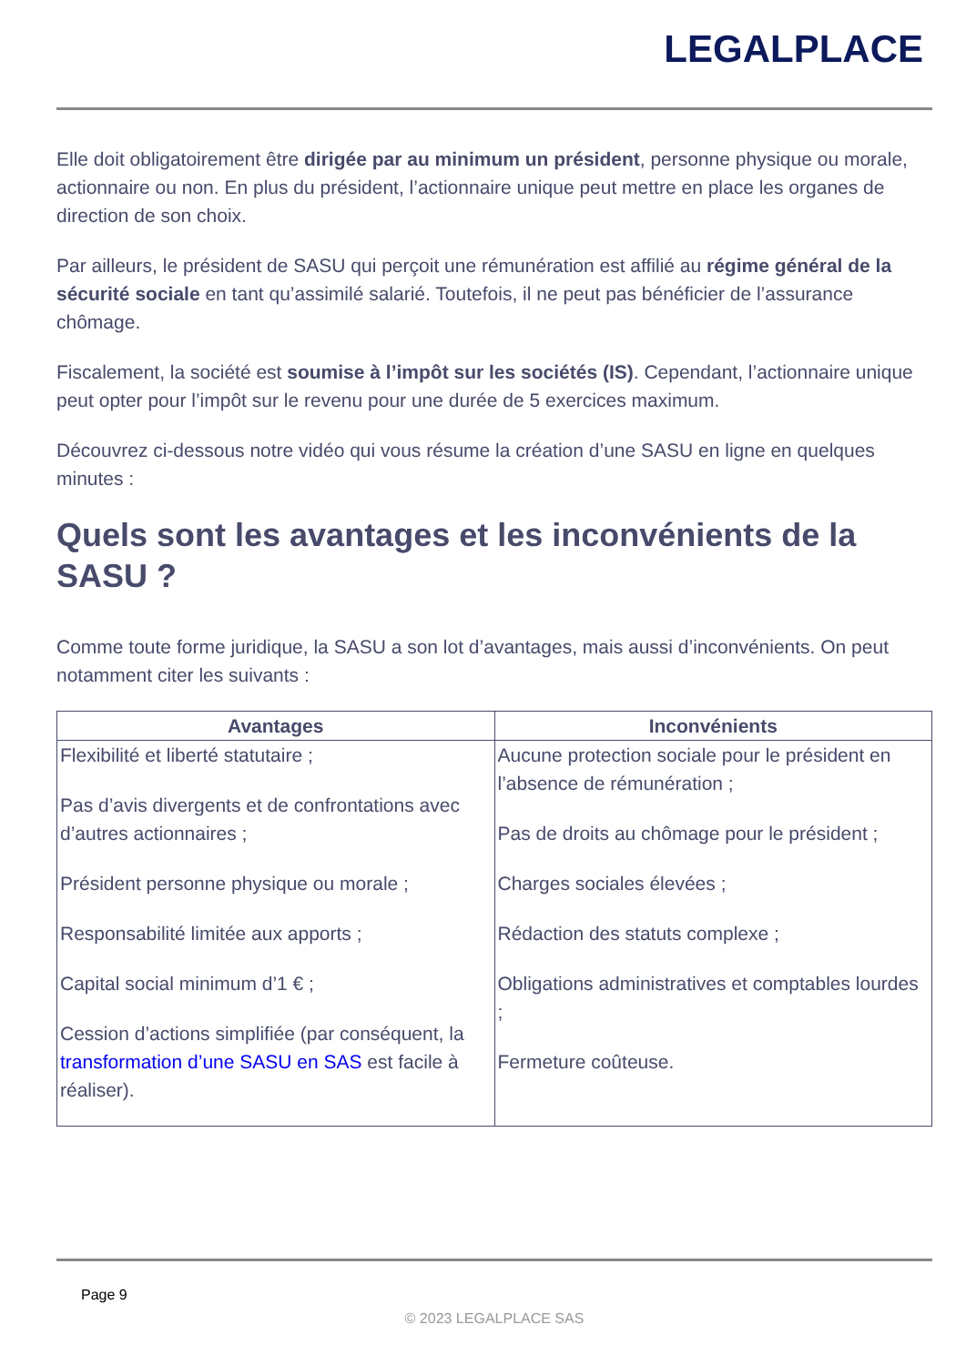LEGALPLACE
Elle doit obligatoirement être dirigée par au minimum un président, personne physique ou morale, actionnaire ou non. En plus du président, l’actionnaire unique peut mettre en place les organes de direction de son choix.
Par ailleurs, le président de SASU qui perçoit une rémunération est affilié au régime général de la sécurité sociale en tant qu’assimilé salarié. Toutefois, il ne peut pas bénéficier de l’assurance chômage.
Fiscalement, la société est soumise à l’impôt sur les sociétés (IS). Cependant, l’actionnaire unique peut opter pour l’impôt sur le revenu pour une durée de 5 exercices maximum.
Découvrez ci-dessous notre vidéo qui vous résume la création d’une SASU en ligne en quelques minutes :
Quels sont les avantages et les inconvénients de la SASU ?
Comme toute forme juridique, la SASU a son lot d’avantages, mais aussi d’inconvénients. On peut notamment citer les suivants :
| Avantages | Inconvénients |
| --- | --- |
| Flexibilité et liberté statutaire ; Pas d’avis divergents et de confrontations avec d’autres actionnaires ; Président personne physique ou morale ; Responsabilité limitée aux apports ; Capital social minimum d’1 € ; Cession d’actions simplifiée (par conséquent, la transformation d’une SASU en SAS est facile à réaliser). | Aucune protection sociale pour le président en l’absence de rémunération ; Pas de droits au chômage pour le président ; Charges sociales élevées ; Rédaction des statuts complexe ; Obligations administratives et comptables lourdes ; Fermeture coûteuse. |
Page 9
© 2023 LEGALPLACE SAS